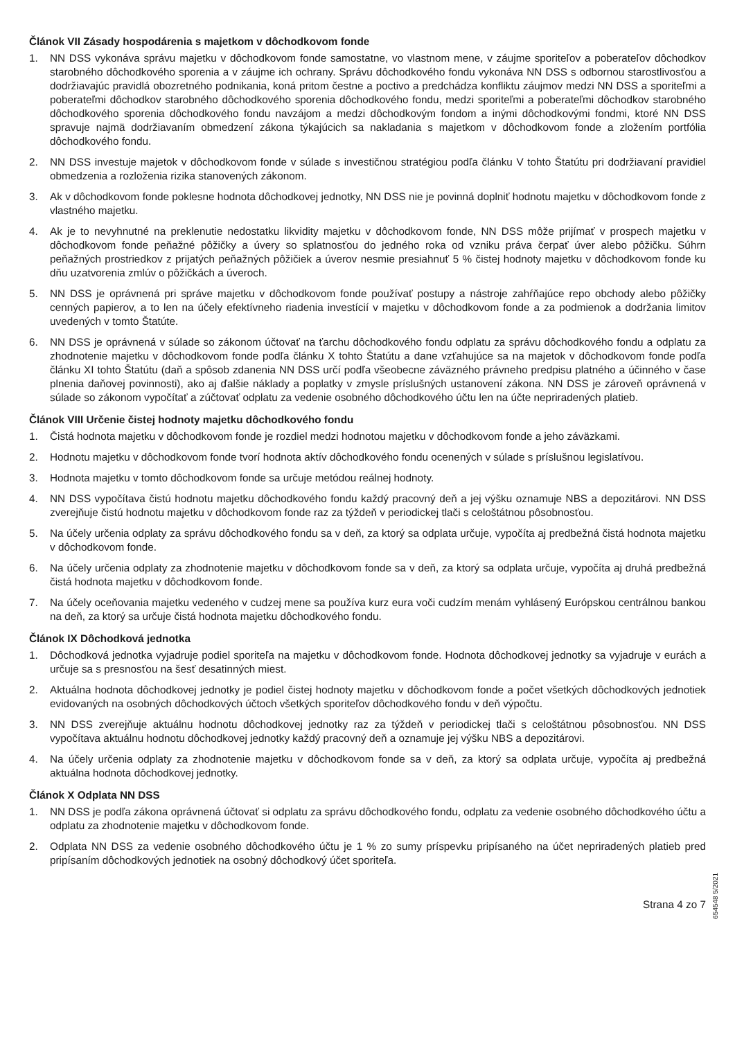Článok VII Zásady hospodárenia s majetkom v dôchodkovom fonde
1. NN DSS vykonáva správu majetku v dôchodkovom fonde samostatne, vo vlastnom mene, v záujme sporiteľov a poberateľov dôchodkov starobného dôchodkového sporenia a v záujme ich ochrany. Správu dôchodkového fondu vykonáva NN DSS s odbornou starostlivosťou a dodržiavajúc pravidlá obozretného podnikania, koná pritom čestne a poctivo a predchádza konfliktu záujmov medzi NN DSS a sporiteľmi a poberateľmi dôchodkov starobného dôchodkového sporenia dôchodkového fondu, medzi sporiteľmi a poberateľmi dôchodkov starobného dôchodkového sporenia dôchodkového fondu navzájom a medzi dôchodkovým fondom a inými dôchodkovými fondmi, ktoré NN DSS spravuje najmä dodržiavaním obmedzení zákona týkajúcich sa nakladania s majetkom v dôchodkovom fonde a zložením portfólia dôchodkového fondu.
2. NN DSS investuje majetok v dôchodkovom fonde v súlade s investičnou stratégiou podľa článku V tohto Štatútu pri dodržiavaní pravidiel obmedzenia a rozloženia rizika stanovených zákonom.
3. Ak v dôchodkovom fonde poklesne hodnota dôchodkovej jednotky, NN DSS nie je povinná doplniť hodnotu majetku v dôchodkovom fonde z vlastného majetku.
4. Ak je to nevyhnutné na preklenutie nedostatku likvidity majetku v dôchodkovom fonde, NN DSS môže prijímať v prospech majetku v dôchodkovom fonde peňažné pôžičky a úvery so splatnosťou do jedného roka od vzniku práva čerpať úver alebo pôžičku. Súhrn peňažných prostriedkov z prijatých peňažných pôžičiek a úverov nesmie presiahnuť 5 % čistej hodnoty majetku v dôchodkovom fonde ku dňu uzatvorenia zmlúv o pôžičkách a úveroch.
5. NN DSS je oprávnená pri správe majetku v dôchodkovom fonde používať postupy a nástroje zahŕňajúce repo obchody alebo pôžičky cenných papierov, a to len na účely efektívneho riadenia investícií v majetku v dôchodkovom fonde a za podmienok a dodržania limitov uvedených v tomto Štatúte.
6. NN DSS je oprávnená v súlade so zákonom účtovať na ťarchu dôchodkového fondu odplatu za správu dôchodkového fondu a odplatu za zhodnotenie majetku v dôchodkovom fonde podľa článku X tohto Štatútu a dane vzťahujúce sa na majetok v dôchodkovom fonde podľa článku XI tohto Štatútu (daň a spôsob zdanenia NN DSS určí podľa všeobecne záväzného právneho predpisu platného a účinného v čase plnenia daňovej povinnosti), ako aj ďalšie náklady a poplatky v zmysle príslušných ustanovení zákona. NN DSS je zároveň oprávnená v súlade so zákonom vypočítať a zúčtovať odplatu za vedenie osobného dôchodkového účtu len na účte nepriradených platieb.
Článok VIII Určenie čistej hodnoty majetku dôchodkového fondu
1. Čistá hodnota majetku v dôchodkovom fonde je rozdiel medzi hodnotou majetku v dôchodkovom fonde a jeho záväzkami.
2. Hodnotu majetku v dôchodkovom fonde tvorí hodnota aktív dôchodkového fondu ocenených v súlade s príslušnou legislatívou.
3. Hodnota majetku v tomto dôchodkovom fonde sa určuje metódou reálnej hodnoty.
4. NN DSS vypočítava čistú hodnotu majetku dôchodkového fondu každý pracovný deň a jej výšku oznamuje NBS a depozitárovi. NN DSS zverejňuje čistú hodnotu majetku v dôchodkovom fonde raz za týždeň v periodickej tlači s celoštátnou pôsobnosťou.
5. Na účely určenia odplaty za správu dôchodkového fondu sa v deň, za ktorý sa odplata určuje, vypočíta aj predbežná čistá hodnota majetku v dôchodkovom fonde.
6. Na účely určenia odplaty za zhodnotenie majetku v dôchodkovom fonde sa v deň, za ktorý sa odplata určuje, vypočíta aj druhá predbežná čistá hodnota majetku v dôchodkovom fonde.
7. Na účely oceňovania majetku vedeného v cudzej mene sa používa kurz eura voči cudzím menám vyhlásený Európskou centrálnou bankou na deň, za ktorý sa určuje čistá hodnota majetku dôchodkového fondu.
Článok IX Dôchodková jednotka
1. Dôchodková jednotka vyjadruje podiel sporiteľa na majetku v dôchodkovom fonde. Hodnota dôchodkovej jednotky sa vyjadruje v eurách a určuje sa s presnosťou na šesť desatinných miest.
2. Aktuálna hodnota dôchodkovej jednotky je podiel čistej hodnoty majetku v dôchodkovom fonde a počet všetkých dôchodkových jednotiek evidovaných na osobných dôchodkových účtoch všetkých sporiteľov dôchodkového fondu v deň výpočtu.
3. NN DSS zverejňuje aktuálnu hodnotu dôchodkovej jednotky raz za týždeň v periodickej tlači s celoštátnou pôsobnosťou. NN DSS vypočítava aktuálnu hodnotu dôchodkovej jednotky každý pracovný deň a oznamuje jej výšku NBS a depozitárovi.
4. Na účely určenia odplaty za zhodnotenie majetku v dôchodkovom fonde sa v deň, za ktorý sa odplata určuje, vypočíta aj predbežná aktuálna hodnota dôchodkovej jednotky.
Článok X Odplata NN DSS
1. NN DSS je podľa zákona oprávnená účtovať si odplatu za správu dôchodkového fondu, odplatu za vedenie osobného dôchodkového účtu a odplatu za zhodnotenie majetku v dôchodkovom fonde.
2. Odplata NN DSS za vedenie osobného dôchodkového účtu je 1 % zo sumy príspevku pripísaného na účet nepriradených platieb pred pripísaním dôchodkových jednotiek na osobný dôchodkový účet sporiteľa.
Strana 4 zo 7
654548 5/2021